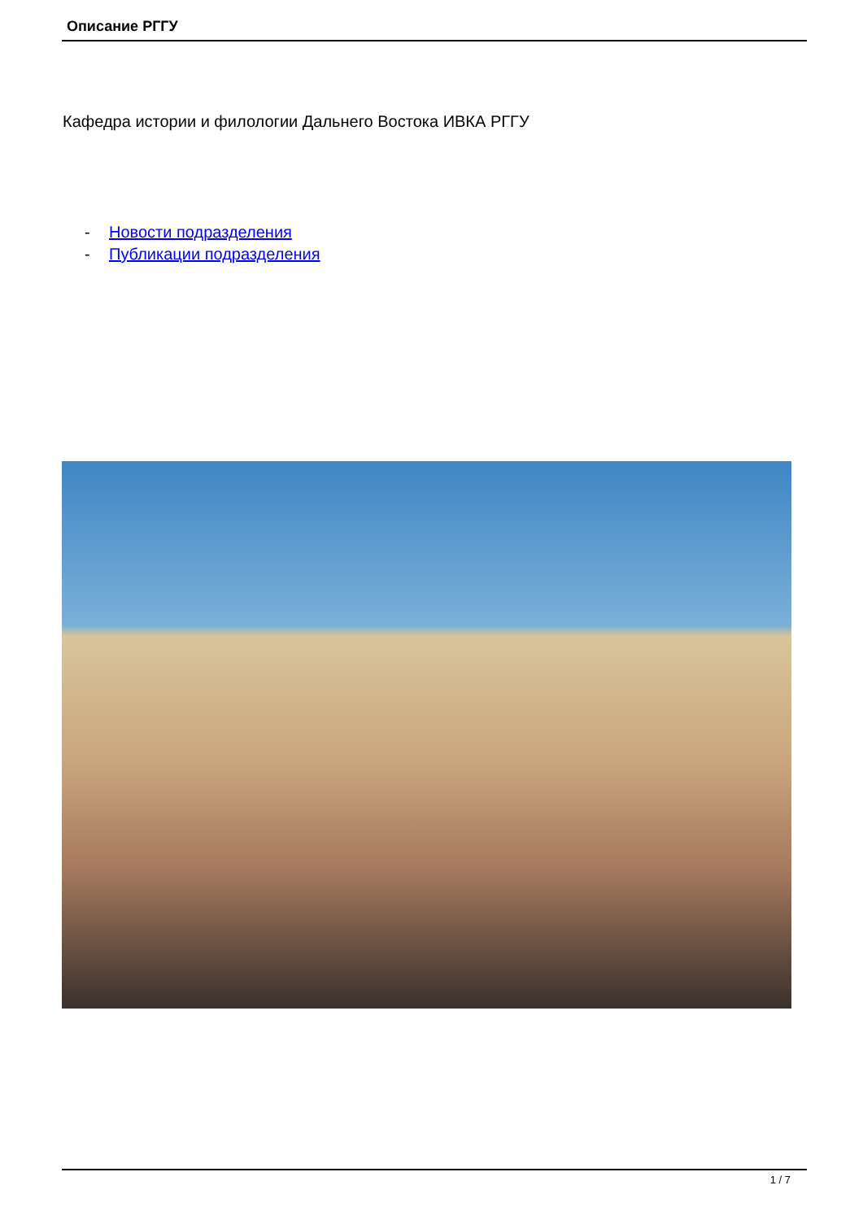Описание РГГУ
Кафедра истории и филологии Дальнего Востока ИВКА РГГУ
- Новости подразделения
- Публикации подразделения
1 / 7